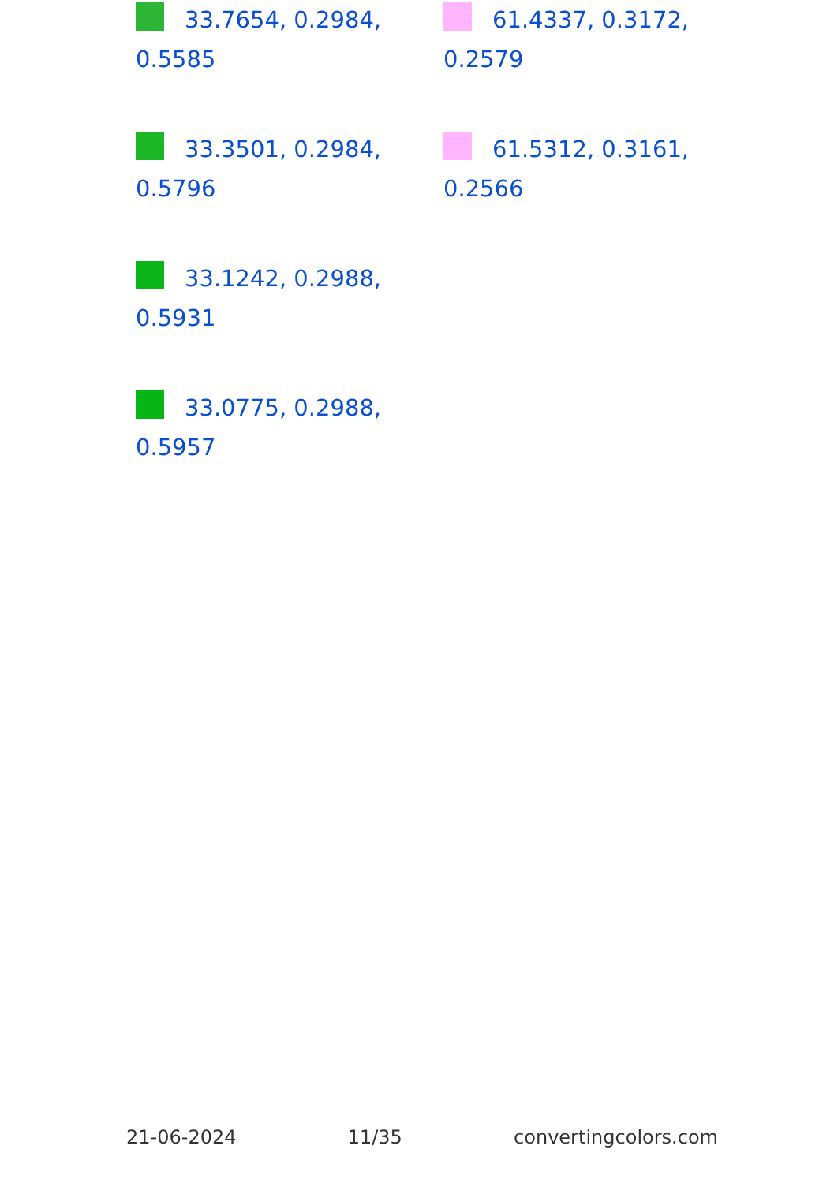33.7654, 0.2984, 0.5585
61.4337, 0.3172, 0.2579
33.3501, 0.2984, 0.5796
61.5312, 0.3161, 0.2566
33.1242, 0.2988, 0.5931
33.0775, 0.2988, 0.5957
21-06-2024 11/35 convertingcolors.com